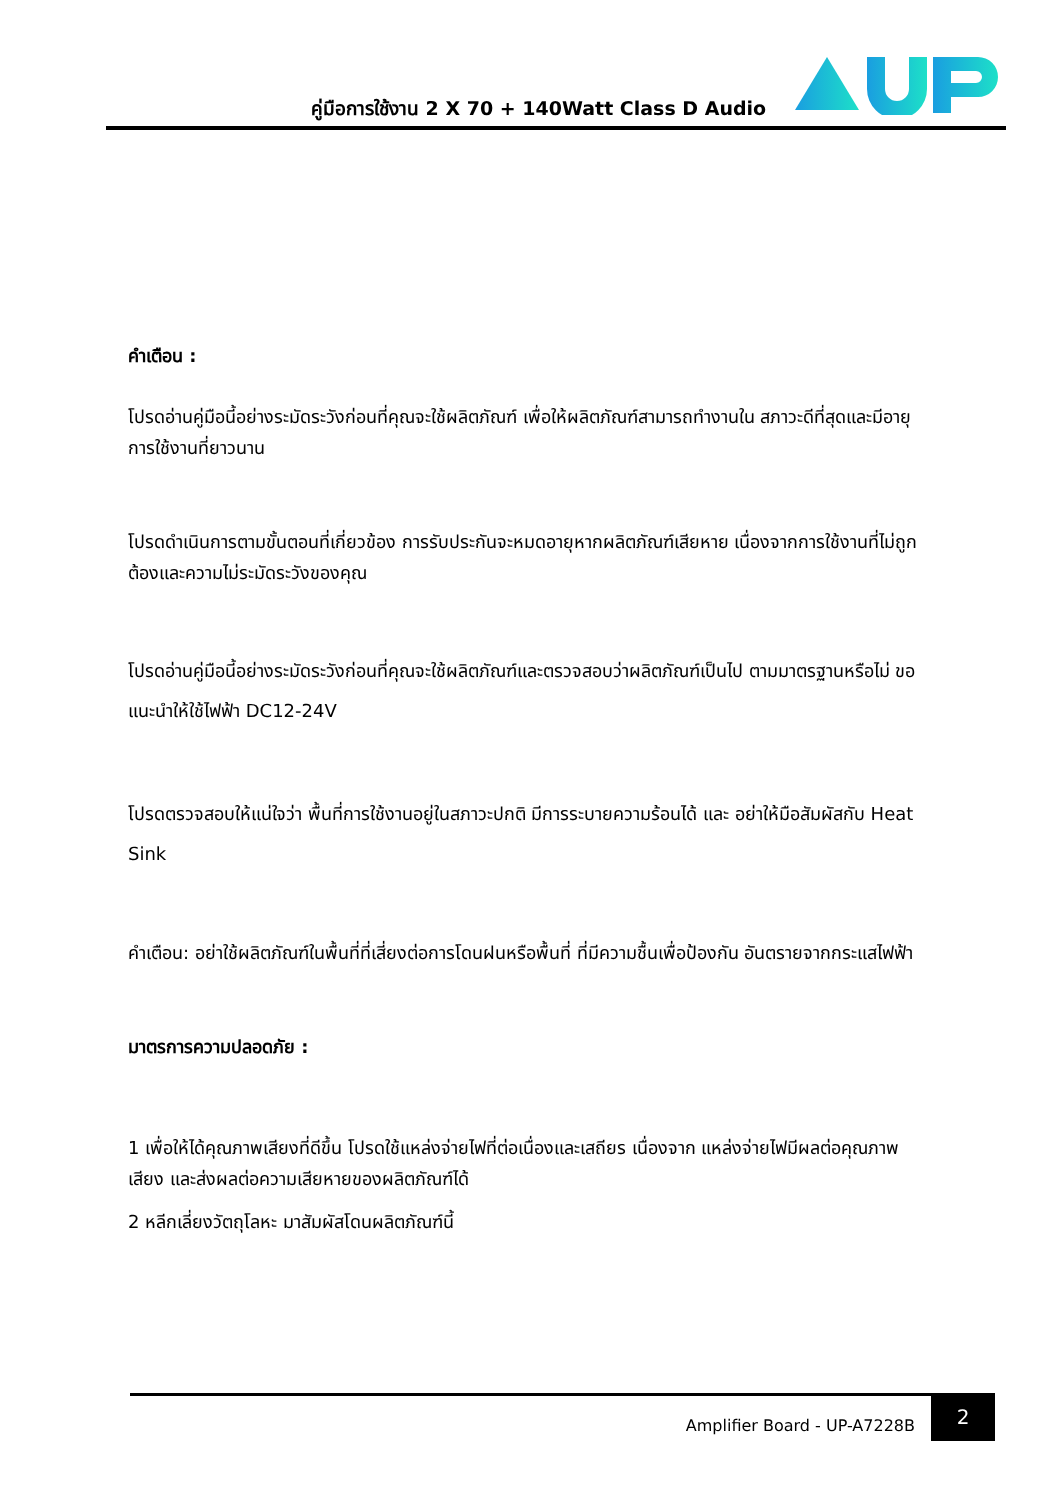คู่มือการใช้งาน 2 X 70 + 140Watt Class D Audio
คำเตือน :
โปรดอ่านคู่มือนี้อย่างระมัดระวังก่อนที่คุณจะใช้ผลิตภัณฑ์ เพื่อให้ผลิตภัณฑ์สามารถทำงานใน สภาวะดีที่สุดและมีอายุการใช้งานที่ยาวนาน
โปรดดำเนินการตามขั้นตอนที่เกี่ยวข้อง การรับประกันจะหมดอายุหากผลิตภัณฑ์เสียหาย เนื่องจากการใช้งานที่ไม่ถูกต้องและความไม่ระมัดระวังของคุณ
โปรดอ่านคู่มือนี้อย่างระมัดระวังก่อนที่คุณจะใช้ผลิตภัณฑ์และตรวจสอบว่าผลิตภัณฑ์เป็นไป ตามมาตรฐานหรือไม่ ขอแนะนำให้ใช้ไฟฟ้า DC12-24V
โปรดตรวจสอบให้แน่ใจว่า พื้นที่การใช้งานอยู่ในสภาวะปกติ มีการระบายความร้อนได้ และ อย่าให้มือสัมผัสกับ Heat Sink
คำเตือน: อย่าใช้ผลิตภัณฑ์ในพื้นที่ที่เสี่ยงต่อการโดนฝนหรือพื้นที่ ที่มีความชื้นเพื่อป้องกัน อันตรายจากกระแสไฟฟ้า
มาตรการความปลอดภัย :
1 เพื่อให้ได้คุณภาพเสียงที่ดีขึ้น โปรดใช้แหล่งจ่ายไฟที่ต่อเนื่องและเสถียร เนื่องจาก แหล่งจ่ายไฟมีผลต่อคุณภาพเสียง และส่งผลต่อความเสียหายของผลิตภัณฑ์ได้
2 หลีกเลี่ยงวัตถุโลหะ มาสัมผัสโดนผลิตภัณฑ์นี้
Amplifier Board - UP-A7228B
2